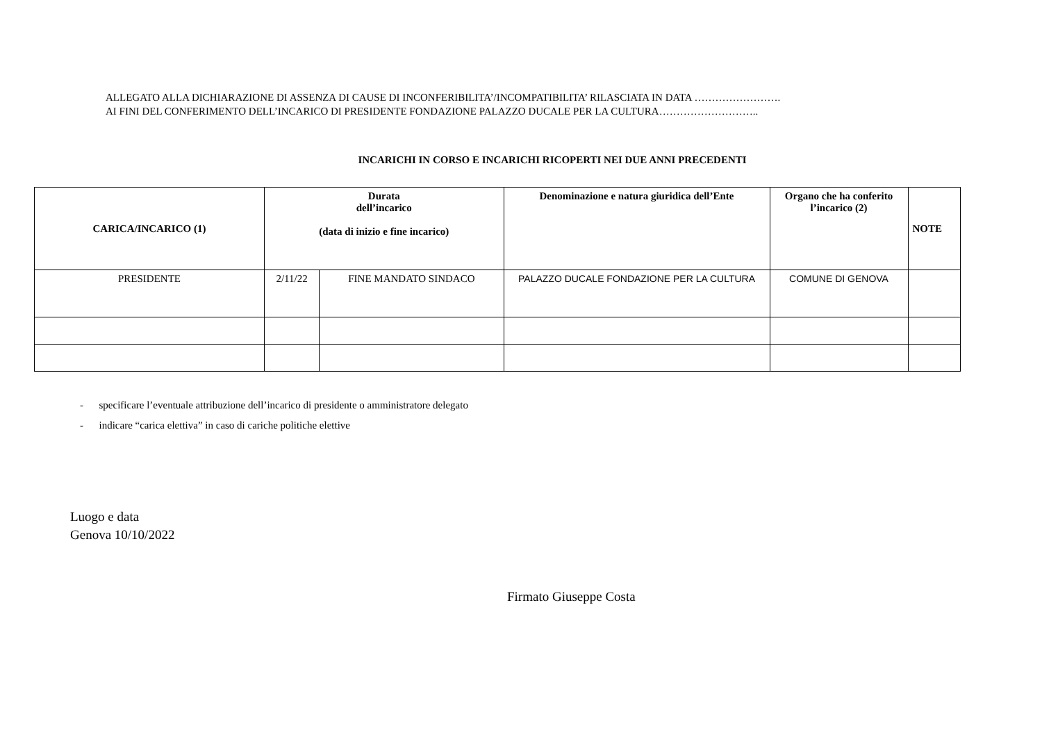ALLEGATO ALLA DICHIARAZIONE DI ASSENZA DI CAUSE DI INCONFERIBILITA’/INCOMPATIBILITA’ RILASCIATA IN DATA …………………….
AI FINI DEL CONFERIMENTO DELL’INCARICO DI PRESIDENTE FONDAZIONE PALAZZO DUCALE PER LA CULTURA………………………..
INCARICHI IN CORSO E INCARICHI RICOPERTI NEI DUE ANNI PRECEDENTI
| CARICA/INCARICO (1) | Durata dell’incarico (data di inizio e fine incarico) | | Denominazione e natura giuridica dell’Ente | Organo che ha conferito l’incarico (2) | NOTE |
| --- | --- | --- | --- | --- | --- |
| PRESIDENTE | 2/11/22 | FINE MANDATO SINDACO | PALAZZO DUCALE FONDAZIONE PER LA CULTURA | COMUNE DI GENOVA | |
- specificare l’eventuale attribuzione dell’incarico di presidente o amministratore delegato
- indicare “carica elettiva” in caso di cariche politiche elettive
Luogo e data
Genova 10/10/2022
Firmato Giuseppe Costa